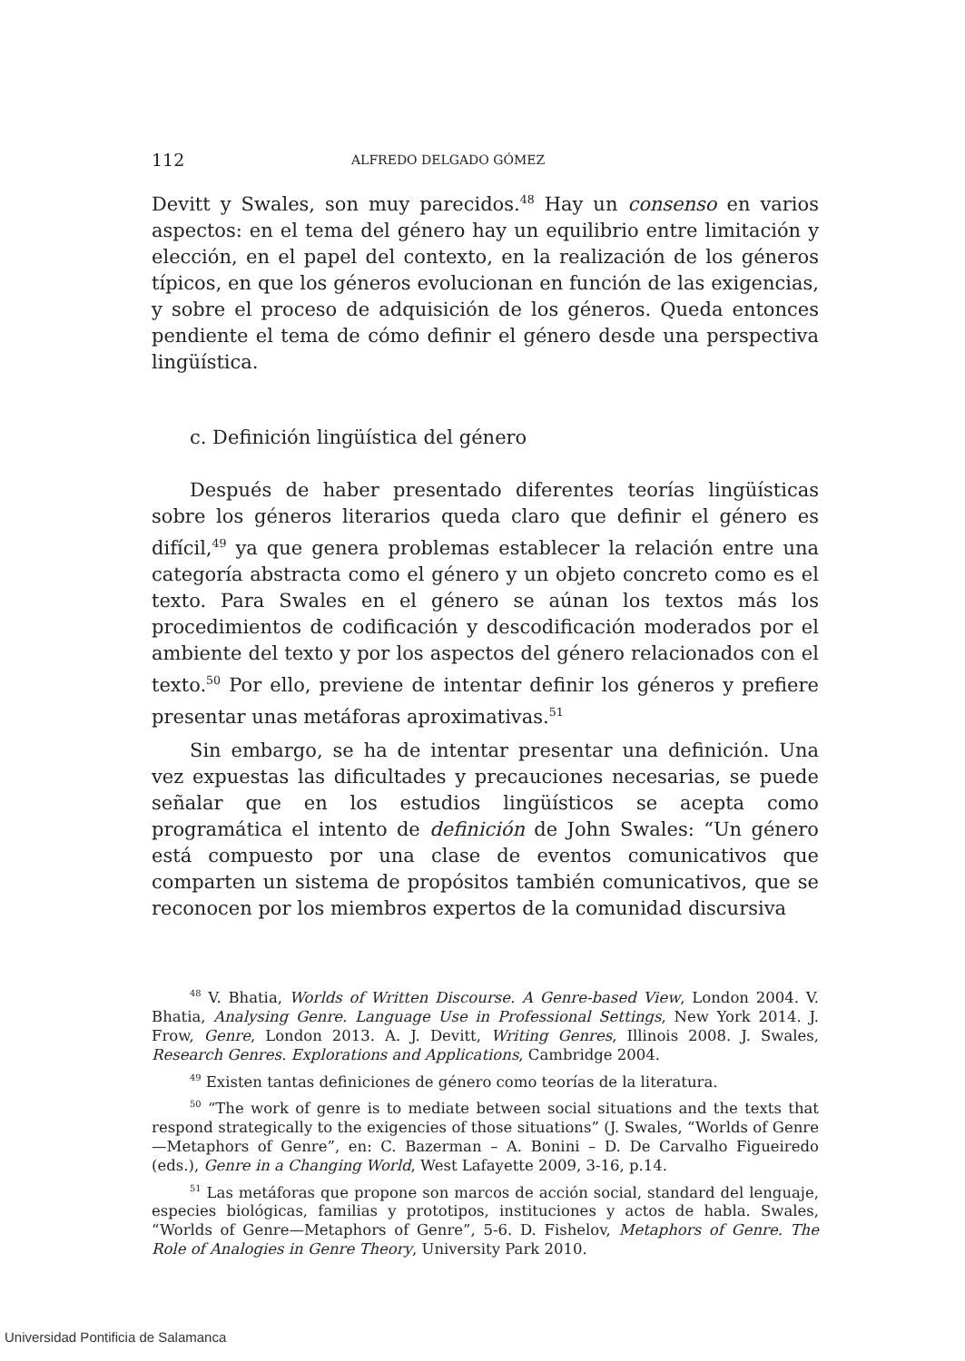112 ALFREDO DELGADO GÓMEZ
Devitt y Swales, son muy parecidos.<sup>48</sup> Hay un consenso en varios aspectos: en el tema del género hay un equilibrio entre limitación y elección, en el papel del contexto, en la realización de los géneros típicos, en que los géneros evolucionan en función de las exigencias, y sobre el proceso de adquisición de los géneros. Queda entonces pendiente el tema de cómo definir el género desde una perspectiva lingüística.
c. Definición lingüística del género
Después de haber presentado diferentes teorías lingüísticas sobre los géneros literarios queda claro que definir el género es difícil,<sup>49</sup> ya que genera problemas establecer la relación entre una categoría abstracta como el género y un objeto concreto como es el texto. Para Swales en el género se aúnan los textos más los procedimientos de codificación y descodificación moderados por el ambiente del texto y por los aspectos del género relacionados con el texto.<sup>50</sup> Por ello, previene de intentar definir los géneros y prefiere presentar unas metáforas aproximativas.<sup>51</sup>
Sin embargo, se ha de intentar presentar una definición. Una vez expuestas las dificultades y precauciones necesarias, se puede señalar que en los estudios lingüísticos se acepta como programática el intento de definición de John Swales: “Un género está compuesto por una clase de eventos comunicativos que comparten un sistema de propósitos también comunicativos, que se reconocen por los miembros expertos de la comunidad discursiva
<sup>48</sup> V. Bhatia, Worlds of Written Discourse. A Genre-based View, London 2004. V. Bhatia, Analysing Genre. Language Use in Professional Settings, New York 2014. J. Frow, Genre, London 2013. A. J. Devitt, Writing Genres, Illinois 2008. J. Swales, Research Genres. Explorations and Applications, Cambridge 2004.
<sup>49</sup> Existen tantas definiciones de género como teorías de la literatura.
<sup>50</sup> “The work of genre is to mediate between social situations and the texts that respond strategically to the exigencies of those situations” (J. Swales, “Worlds of Genre—Metaphors of Genre”, en: C. Bazerman – A. Bonini – D. De Carvalho Figueiredo (eds.), Genre in a Changing World, West Lafayette 2009, 3-16, p.14.
<sup>51</sup> Las metáforas que propone son marcos de acción social, standard del lenguaje, especies biológicas, familias y prototipos, instituciones y actos de habla. Swales, “Worlds of Genre—Metaphors of Genre”, 5-6. D. Fishelov, Metaphors of Genre. The Role of Analogies in Genre Theory, University Park 2010.
Universidad Pontificia de Salamanca